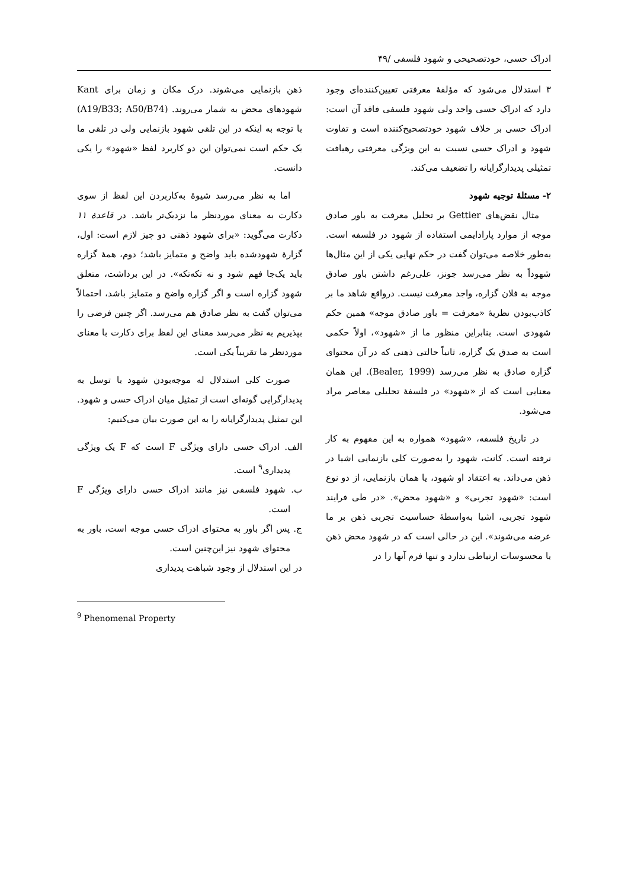ادراک حسی، خودتصحیحی و شهود فلسفی /۴۹
۳ استدلال می‌شود که مؤلفهٔ معرفتی تعیین‌کننده‌ای وجود دارد که ادراک حسی واجد ولی شهود فلسفی فاقد آن است: ادراک حسی بر خلاف شهود خودتصحیح‌کننده است و تفاوت شهود و ادراک حسی نسبت به این ویژگی معرفتی رهیافت تمثیلی پدیدارگرایانه را تضعیف می‌کند.
۲- مسئلهٔ توجیه شهود
مثال نقض‌های Gettier بر تحلیل معرفت به باور صادق موجه از موارد پارادایمی استفاده از شهود در فلسفه است. به‌طور خلاصه می‌توان گفت در حکم نهایی یکی از این مثال‌ها شهوداً به نظر می‌رسد جونز، علی‌رغم داشتن باور صادق موجه به فلان گزاره، واجد معرفت نیست. درواقع شاهد ما بر کاذب‌بودن نظریهٔ «معرفت = باور صادق موجه» همین حکم شهودی است. بنابراین منظور ما از «شهود»، اولاً حکمی است به صدق یک گزاره، ثانیاً حالتی ذهنی که در آن محتوای گزاره صادق به نظر می‌رسد (Bealer, 1999). این همان معنایی است که از «شهود» در فلسفهٔ تحلیلی معاصر مراد می‌شود.
در تاریخ فلسفه، «شهود» همواره به این مفهوم به کار نرفته است. کانت، شهود را به‌صورت کلی بازنمایی اشیا در ذهن می‌داند. به اعتقاد او شهود، یا همان بازنمایی، از دو نوع است: «شهود تجربی» و «شهود محض». «در طی فرایند شهود تجربی، اشیا به‌واسطهٔ حساسیت تجربی ذهن بر ما عرضه می‌شوند». این در حالی است که در شهود محض ذهن با محسوسات ارتباطی ندارد و تنها فرم آنها را در
ذهن بازنمایی می‌شوند. درک مکان و زمان برای Kant شهودهای محض به شمار می‌روند. (A19/B33; A50/B74) با توجه به اینکه در این تلقی شهود بازنمایی ولی در تلقی ما یک حکم است نمی‌توان این دو کاربرد لفظ «شهود» را یکی دانست.
اما به نظر می‌رسد شیوهٔ به‌کاربردن این لفظ از سوی دکارت به معنای موردنظر ما نزدیک‌تر باشد. در قاعدهٔ ۱۱ دکارت می‌گوید: «برای شهود ذهنی دو چیز لازم است: اول، گزارهٔ شهودشده باید واضح و متمایز باشد؛ دوم، همهٔ گزاره باید یک‌جا فهم شود و نه تکه‌تکه». در این برداشت، متعلق شهود گزاره است و اگر گزاره واضح و متمایز باشد، احتمالاً می‌توان گفت به نظر صادق هم می‌رسد. اگر چنین فرضی را بپذیریم به نظر می‌رسد معنای این لفظ برای دکارت با معنای موردنظر ما تقریباً یکی است.
صورت کلی استدلال له موجه‌بودن شهود با توسل به پدیدارگرایی گونه‌ای است از تمثیل میان ادراک حسی و شهود. این تمثیل پدیدارگرایانه را به این صورت بیان می‌کنیم:
الف. ادراک حسی دارای ویژگی F است که F یک ویژگی پدیداری<sup>۹</sup> است.
ب. شهود فلسفی نیز مانند ادراک حسی دارای ویژگی F است.
ج. پس اگر باور به محتوای ادراک حسی موجه است، باور به محتوای شهود نیز این‌چنین است.
در این استدلال از وجود شباهت پدیداری
<sup>9</sup> Phenomenal Property